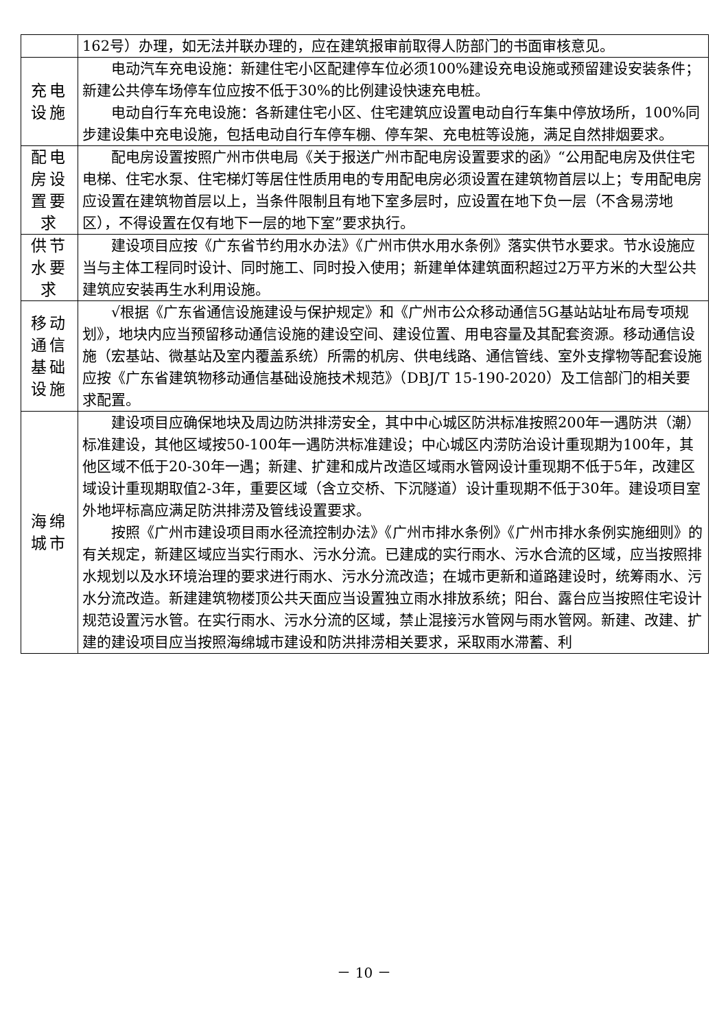| | 162号）办理，如无法并联办理的，应在建筑报审前取得人防部门的书面审核意见。 |
| 充电 设施 | 电动汽车充电设施：新建住宅小区配建停车位必须100%建设充电设施或预留建设安装条件；新建公共停车场停车位应按不低于30%的比例建设快速充电桩。 电动自行车充电设施：各新建住宅小区、住宅建筑应设置电动自行车集中停放场所，100%同步建设集中充电设施，包括电动自行车停车棚、停车架、充电桩等设施，满足自然排烟要求。 |
| 配电 房设 置要 求 | 配电房设置按照广州市供电局《关于报送广州市配电房设置要求的函》“公用配电房及供住宅电梯、住宅水泵、住宅梯灯等居住性质用电的专用配电房必须设置在建筑物首层以上；专用配电房应设置在建筑物首层以上，当条件限制且有地下室多层时，应设置在地下负一层（不含易涝地区），不得设置在仅有地下一层的地下室”要求执行。 |
| 供节 水要 求 | 建设项目应按《广东省节约用水办法》《广州市供水用水条例》落实供节水要求。节水设施应当与主体工程同时设计、同时施工、同时投入使用；新建单体建筑面积超过2万平方米的大型公共建筑应安装再生水利用设施。 |
| 移动 通信 基础 设施 | √根据《广东省通信设施建设与保护规定》和《广州市公众移动通信5G基站站址布局专项规划》，地块内应当预留移动通信设施的建设空间、建设位置、用电容量及其配套资源。移动通信设施（宏基站、微基站及室内覆盖系统）所需的机房、供电线路、通信管线、室外支撑物等配套设施应按《广东省建筑物移动通信基础设施技术规范》（DBJ/T 15-190-2020）及工信部门的相关要求配置。 |
| 海绵 城市 | 建设项目应确保地块及周边防洪排涝安全，其中中心城区防洪标准按照200年一遇防洪（潮）标准建设，其他区域按50-100年一遇防洪标准建设；中心城区内涝防治设计重现期为100年，其他区域不低于20-30年一遇；新建、扩建和成片改造区域雨水管网设计重现期不低于5年，改建区域设计重现期取值2-3年，重要区域（含立交桥、下沉隧道）设计重现期不低于30年。建设项目室外地坪标高应满足防洪排涝及管线设置要求。 按照《广州市建设项目雨水径流控制办法》《广州市排水条例》《广州市排水条例实施细则》的有关规定，新建区域应当实行雨水、污水分流。已建成的实行雨水、污水合流的区域，应当按照排水规划以及水环境治理的要求进行雨水、污水分流改造；在城市更新和道路建设时，统筹雨水、污水分流改造。新建建筑物楼顶公共天面应当设置独立雨水排放系统；阳台、露台应当按照住宅设计规范设置污水管。在实行雨水、污水分流的区域，禁止混接污水管网与雨水管网。新建、改建、扩建的建设项目应当按照海绵城市建设和防洪排涝相关要求，采取雨水滞蓄、利 |
－ 10 －